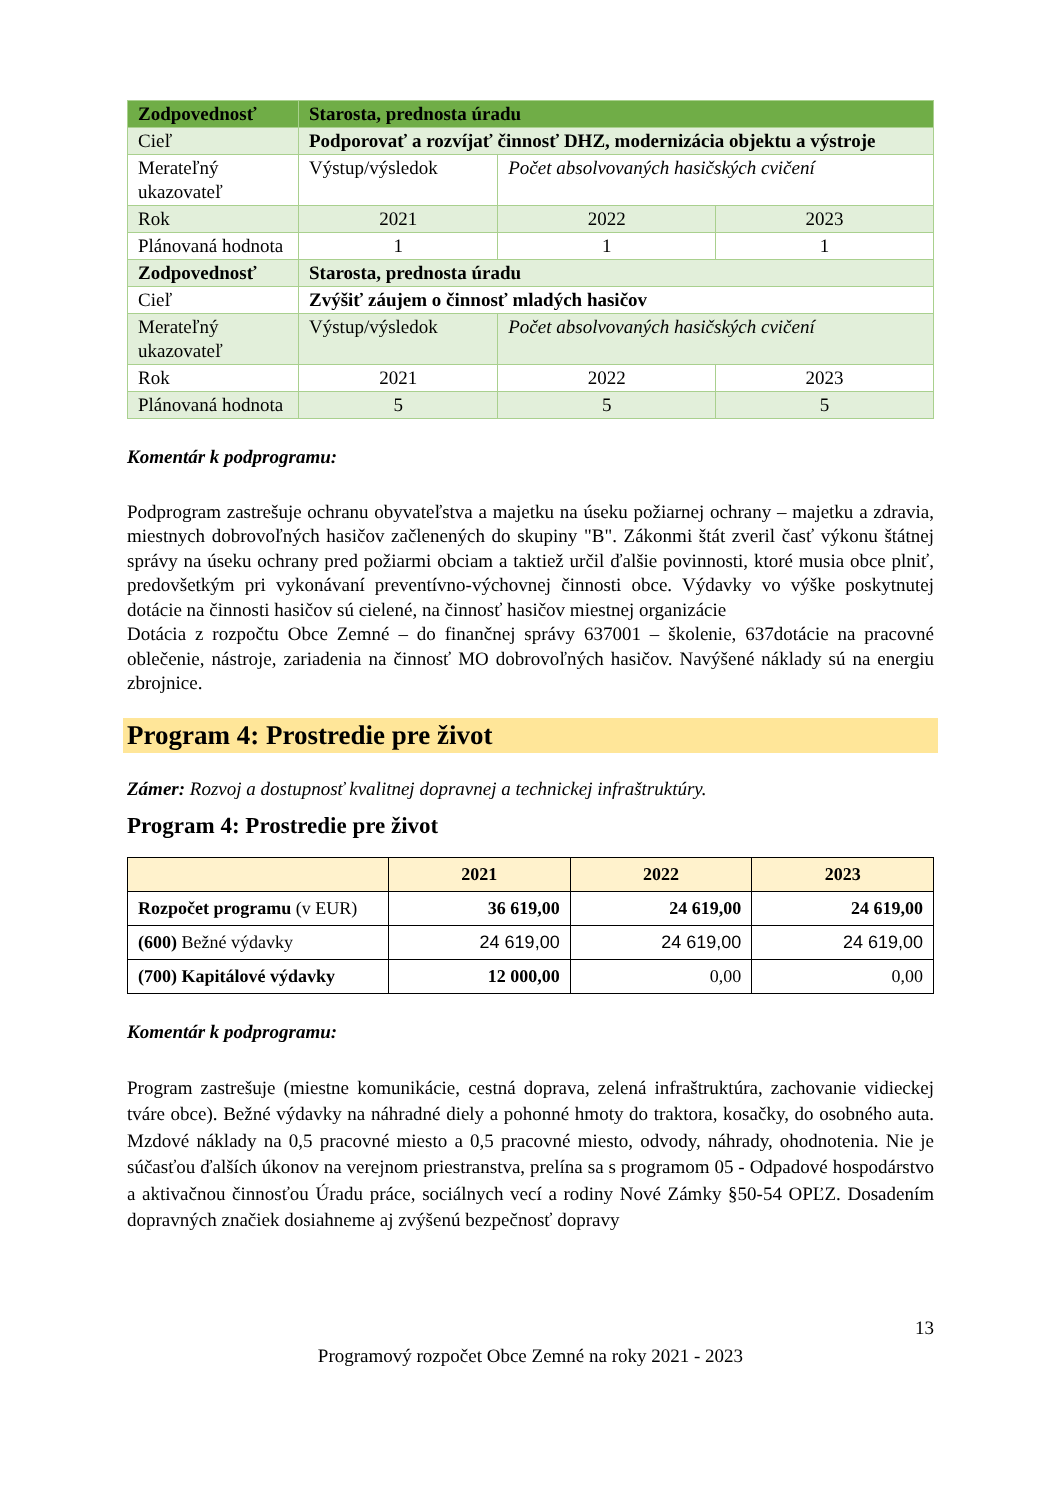| Zodpovednosť | Starosta, prednosta úradu | | |
| Cieľ | Podporovať a rozvíjať činnosť DHZ, modernizácia objektu a výstroje | | |
| Merateľný ukazovateľ | Výstup/výsledok | Počet absolvovaných hasičských cvičení | |
| Rok | 2021 | 2022 | 2023 |
| Plánovaná hodnota | 1 | 1 | 1 |
| Zodpovednosť | Starosta, prednosta úradu | | |
| Cieľ | Zvýšiť záujem o činnosť mladých hasičov | | |
| Merateľný ukazovateľ | Výstup/výsledok | Počet absolvovaných hasičských cvičení | |
| Rok | 2021 | 2022 | 2023 |
| Plánovaná hodnota | 5 | 5 | 5 |
Komentár k podprogramu:
Podprogram zastrešuje ochranu obyvateľstva a majetku na úseku požiarnej ochrany – majetku a zdravia, miestnych dobrovoľných hasičov začlenených do skupiny "B". Zákonmi štát zveril časť výkonu štátnej správy na úseku ochrany pred požiarmi obciam a taktiež určil ďalšie povinnosti, ktoré musia obce plniť, predovšetkým pri vykonávaní preventívno-výchovnej činnosti obce. Výdavky vo výške poskytnutej dotácie na činnosti hasičov sú cielené, na činnosť hasičov miestnej organizácie
Dotácia z rozpočtu Obce Zemné – do finančnej správy 637001 – školenie, 637dotácie na pracovné oblečenie, nástroje, zariadenia na činnosť MO dobrovoľných hasičov. Navýšené náklady sú na energiu zbrojnice.
Program 4: Prostredie pre život
Zámer: Rozvoj a dostupnosť kvalitnej dopravnej a technickej infraštruktúry.
Program 4: Prostredie pre život
| | 2021 | 2022 | 2023 |
| --- | --- | --- | --- |
| Rozpočet programu (v EUR) | 36 619,00 | 24 619,00 | 24 619,00 |
| (600) Bežné výdavky | 24 619,00 | 24 619,00 | 24 619,00 |
| (700) Kapitálové výdavky | 12 000,00 | 0,00 | 0,00 |
Komentár k podprogramu:
Program zastrešuje (miestne komunikácie, cestná doprava, zelená infraštruktúra, zachovanie vidieckej tváre obce). Bežné výdavky na náhradné diely a pohonné hmoty do traktora, kosačky, do osobného auta. Mzdové náklady na 0,5 pracovné miesto a 0,5 pracovné miesto, odvody, náhrady, ohodnotenia. Nie je súčasťou ďalších úkonov na verejnom priestranstva, prelína sa s programom 05 - Odpadové hospodárstvo a aktivačnou činnosťou Úradu práce, sociálnych vecí a rodiny Nové Zámky §50-54 OPĽZ. Dosadením dopravných značiek dosiahneme aj zvýšenú bezpečnosť dopravy
13
Programový rozpočet Obce Zemné na roky 2021 - 2023